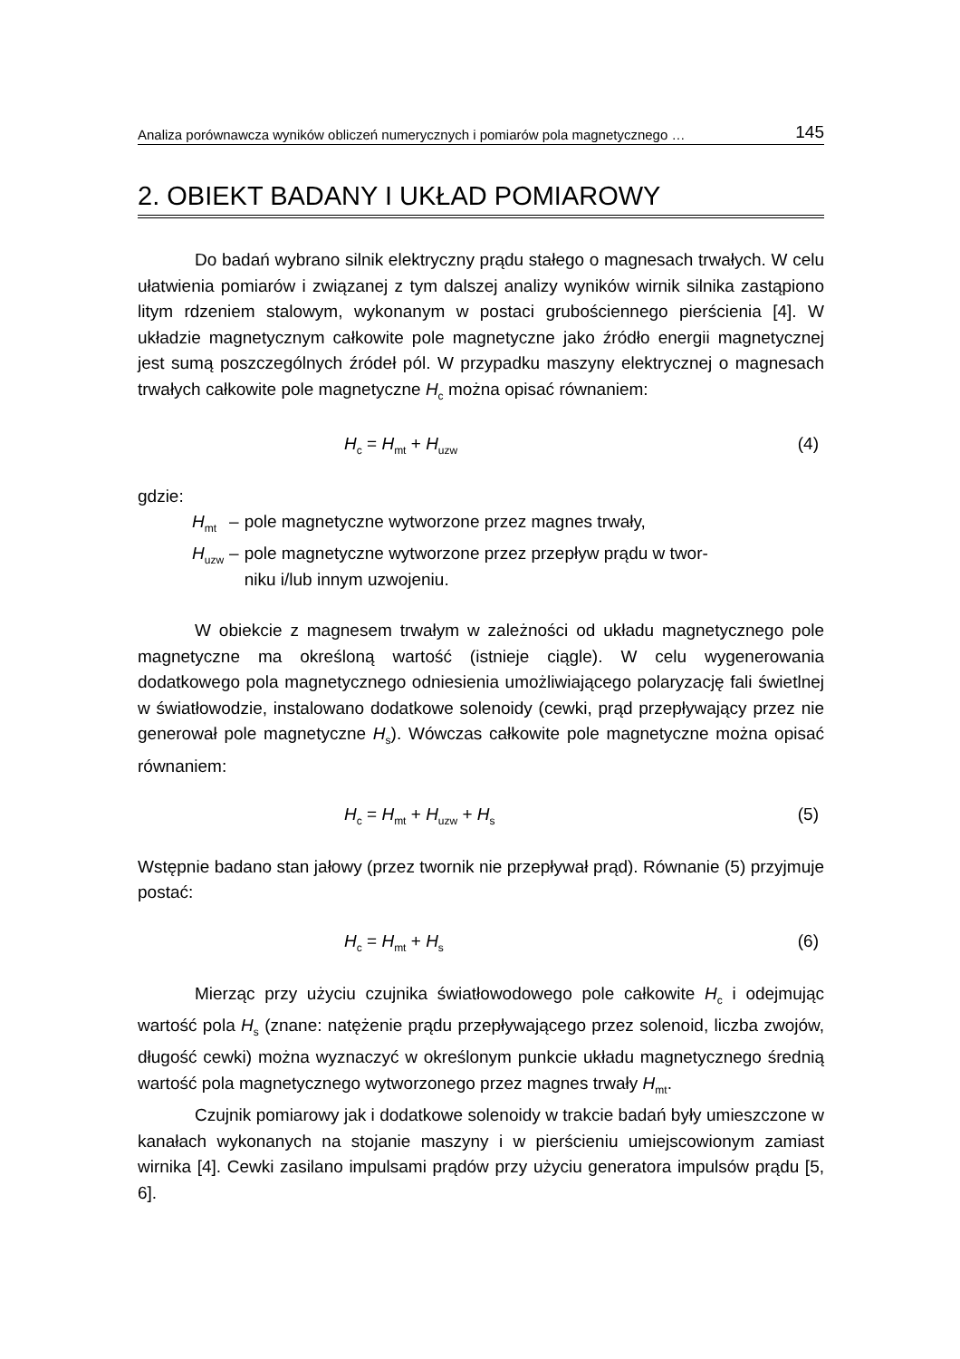Analiza porównawcza wyników obliczeń numerycznych i pomiarów pola magnetycznego … 145
2. OBIEKT BADANY I UKŁAD POMIAROWY
Do badań wybrano silnik elektryczny prądu stałego o magnesach trwałych. W celu ułatwienia pomiarów i związanej z tym dalszej analizy wyników wirnik silnika zastąpiono litym rdzeniem stalowym, wykonanym w postaci grubościennego pierścienia [4]. W układzie magnetycznym całkowite pole magnetyczne jako źródło energii magnetycznej jest sumą poszczególnych źródeł pól. W przypadku maszyny elektrycznej o magnesach trwałych całkowite pole magnetyczne H<sub>c</sub> można opisać równaniem:
H<sub>c</sub> = H<sub>mt</sub> + H<sub>uzw</sub> (4)
gdzie:
| H<sub>mt</sub> | – | pole magnetyczne wytworzone przez magnes trwały, |
| H<sub>uzw</sub> | – | pole magnetyczne wytworzone przez przepływ prądu w twor- niku i/lub innym uzwojeniu. |
W obiekcie z magnesem trwałym w zależności od układu magnetycznego pole magnetyczne ma określoną wartość (istnieje ciągle). W celu wygenerowania dodatkowego pola magnetycznego odniesienia umożliwiającego polaryzację fali świetlnej w światłowodzie, instalowano dodatkowe solenoidy (cewki, prąd przepływający przez nie generował pole magnetyczne H<sub>s</sub>). Wówczas całkowite pole magnetyczne można opisać równaniem:
H<sub>c</sub> = H<sub>mt</sub> + H<sub>uzw</sub> + H<sub>s</sub> (5)
Wstępnie badano stan jałowy (przez twornik nie przepływał prąd). Równanie (5) przyjmuje postać:
H<sub>c</sub> = H<sub>mt</sub> + H<sub>s</sub> (6)
Mierząc przy użyciu czujnika światłowodowego pole całkowite H<sub>c</sub> i odejmując wartość pola H<sub>s</sub> (znane: natężenie prądu przepływającego przez solenoid, liczba zwojów, długość cewki) można wyznaczyć w określonym punkcie układu magnetycznego średnią wartość pola magnetycznego wytworzonego przez magnes trwały H<sub>mt</sub>.
Czujnik pomiarowy jak i dodatkowe solenoidy w trakcie badań były umieszczone w kanałach wykonanych na stojanie maszyny i w pierścieniu umiejscowionym zamiast wirnika [4]. Cewki zasilano impulsami prądów przy użyciu generatora impulsów prądu [5, 6].